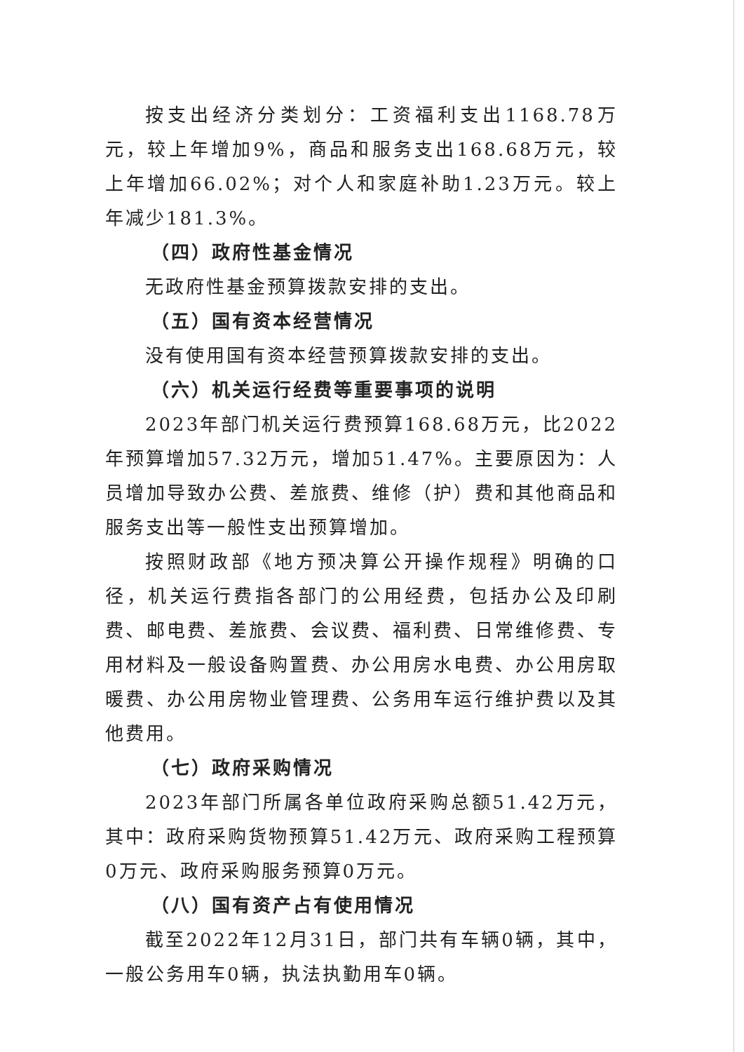按支出经济分类划分：工资福利支出1168.78万元，较上年增加9%，商品和服务支出168.68万元，较上年增加66.02%；对个人和家庭补助1.23万元。较上年减少181.3%。
（四）政府性基金情况
无政府性基金预算拨款安排的支出。
（五）国有资本经营情况
没有使用国有资本经营预算拨款安排的支出。
（六）机关运行经费等重要事项的说明
2023年部门机关运行费预算168.68万元，比2022年预算增加57.32万元，增加51.47%。主要原因为：人员增加导致办公费、差旅费、维修（护）费和其他商品和服务支出等一般性支出预算增加。
按照财政部《地方预决算公开操作规程》明确的口径，机关运行费指各部门的公用经费，包括办公及印刷费、邮电费、差旅费、会议费、福利费、日常维修费、专用材料及一般设备购置费、办公用房水电费、办公用房取暖费、办公用房物业管理费、公务用车运行维护费以及其他费用。
（七）政府采购情况
2023年部门所属各单位政府采购总额51.42万元，其中：政府采购货物预算51.42万元、政府采购工程预算0万元、政府采购服务预算0万元。
（八）国有资产占有使用情况
截至2022年12月31日，部门共有车辆0辆，其中，一般公务用车0辆，执法执勤用车0辆。